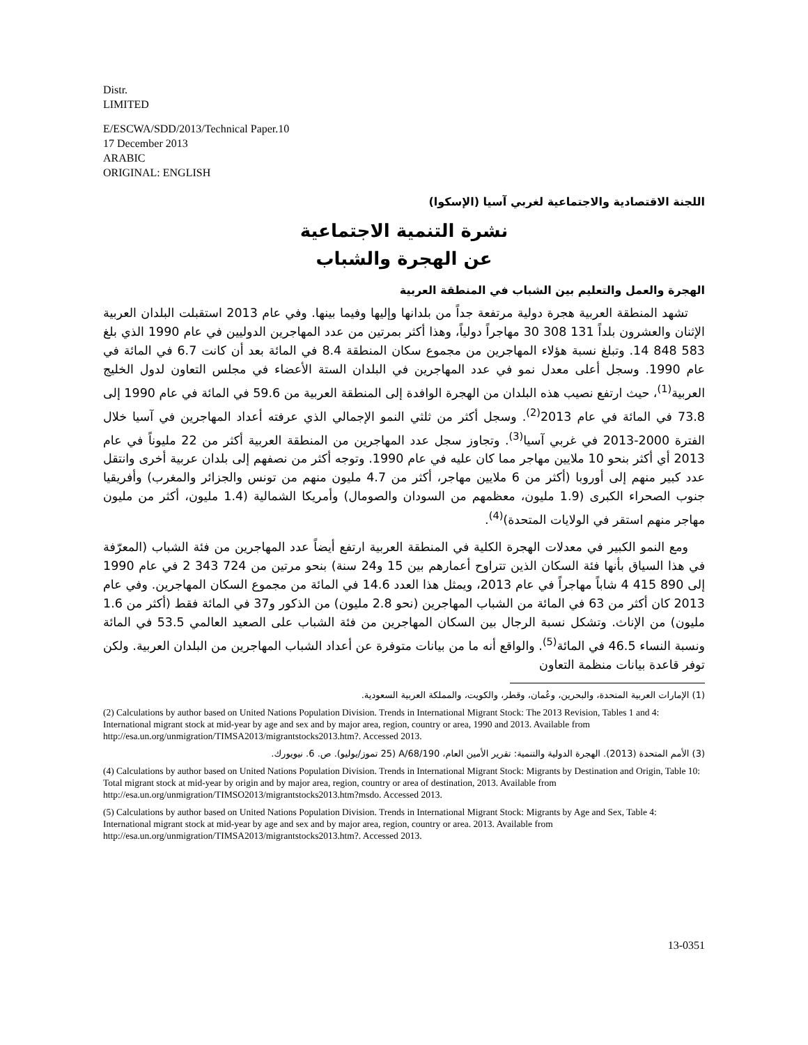Distr.
LIMITED
E/ESCWA/SDD/2013/Technical Paper.10
17 December 2013
ARABIC
ORIGINAL: ENGLISH
اللجنة الاقتصادية والاجتماعية لغربي آسيا (الإسكوا)
نشرة التنمية الاجتماعية
عن الهجرة والشباب
الهجرة والعمل والتعليم بين الشباب في المنطقة العربية
تشهد المنطقة العربية هجرة دولية مرتفعة جداً من بلدانها وإليها وفيما بينها. وفي عام 2013 استقبلت البلدان العربية الإثنان والعشرون بلداً 131 308 30 مهاجراً دولياً، وهذا أكثر بمرتين من عدد المهاجرين الدوليين في عام 1990 الذي بلغ 583 848 14. وتبلغ نسبة هؤلاء المهاجرين من مجموع سكان المنطقة 8.4 في المائة بعد أن كانت 6.7 في المائة في عام 1990. وسجل أعلى معدل نمو في عدد المهاجرين في البلدان الستة الأعضاء في مجلس التعاون لدول الخليج العربية<sup>(1)</sup>، حيث ارتفع نصيب هذه البلدان من الهجرة الوافدة إلى المنطقة العربية من 59.6 في المائة في عام 1990 إلى 73.8 في المائة في عام 2013<sup>(2)</sup>. وسجل أكثر من ثلثي النمو الإجمالي الذي عرفته أعداد المهاجرين في آسيا خلال الفترة 2000-2013 في غربي آسيا<sup>(3)</sup>. وتجاوز سجل عدد المهاجرين من المنطقة العربية أكثر من 22 مليوناً في عام 2013 أي أكثر بنحو 10 ملايين مهاجر مما كان عليه في عام 1990. وتوجه أكثر من نصفهم إلى بلدان عربية أخرى وانتقل عدد كبير منهم إلى أوروبا (أكثر من 6 ملايين مهاجر، أكثر من 4.7 مليون منهم من تونس والجزائر والمغرب) وأفريقيا جنوب الصحراء الكبرى (1.9 مليون، معظمهم من السودان والصومال) وأمريكا الشمالية (1.4 مليون، أكثر من مليون مهاجر منهم استقر في الولايات المتحدة)<sup>(4)</sup>.
ومع النمو الكبير في معدلات الهجرة الكلية في المنطقة العربية ارتفع أيضاً عدد المهاجرين من فئة الشباب (المعرّفة في هذا السياق بأنها فئة السكان الذين تتراوح أعمارهم بين 15 و24 سنة) بنحو مرتين من 724 343 2 في عام 1990 إلى 890 415 4 شاباً مهاجراً في عام 2013، ويمثل هذا العدد 14.6 في المائة من مجموع السكان المهاجرين. وفي عام 2013 كان أكثر من 63 في المائة من الشباب المهاجرين (نحو 2.8 مليون) من الذكور و37 في المائة فقط (أكثر من 1.6 مليون) من الإناث. وتشكل نسبة الرجال بين السكان المهاجرين من فئة الشباب على الصعيد العالمي 53.5 في المائة ونسبة النساء 46.5 في المائة<sup>(5)</sup>. والواقع أنه ما من بيانات متوفرة عن أعداد الشباب المهاجرين من البلدان العربية. ولكن توفر قاعدة بيانات منظمة التعاون
(1) الإمارات العربية المتحدة، والبحرين، وعُمان، وقطر، والكويت، والمملكة العربية السعودية.
(2) Calculations by author based on United Nations Population Division. Trends in International Migrant Stock: The 2013 Revision, Tables 1 and 4: International migrant stock at mid-year by age and sex and by major area, region, country or area, 1990 and 2013. Available from http://esa.un.org/unmigration/TIMSA2013/migrantstocks2013.htm?. Accessed 2013.
(3) الأمم المتحدة (2013). الهجرة الدولية والتنمية: تقرير الأمين العام، A/68/190 (25 تموز/يوليو). ص. 6. نيويورك.
(4) Calculations by author based on United Nations Population Division. Trends in International Migrant Stock: Migrants by Destination and Origin, Table 10: Total migrant stock at mid-year by origin and by major area, region, country or area of destination, 2013. Available from http://esa.un.org/unmigration/TIMSO2013/migrantstocks2013.htm?msdo. Accessed 2013.
(5) Calculations by author based on United Nations Population Division. Trends in International Migrant Stock: Migrants by Age and Sex, Table 4: International migrant stock at mid-year by age and sex and by major area, region, country or area. 2013. Available from http://esa.un.org/unmigration/TIMSA2013/migrantstocks2013.htm?. Accessed 2013.
13-0351